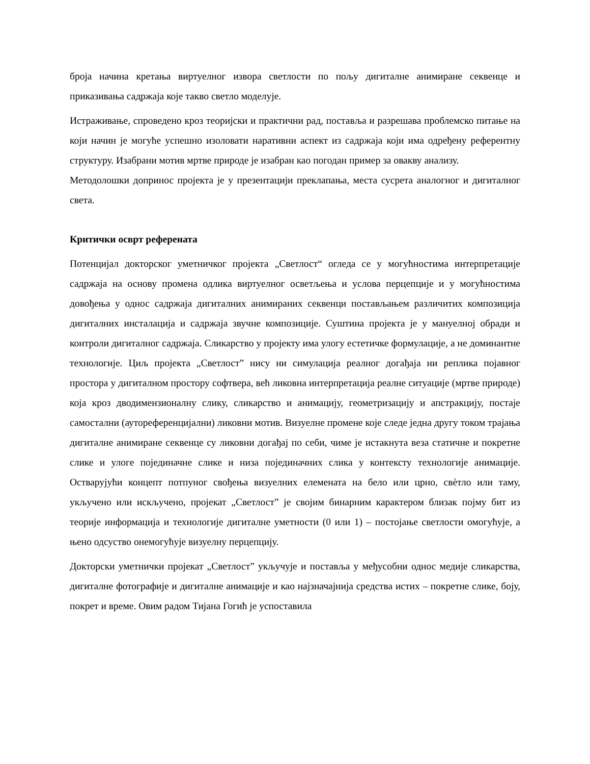броја начина кретања виртуелног извора светлости по пољу дигиталне анимиране секвенце и приказивања садржаја које такво светло моделује.
Истраживање, спроведено кроз теоријски и практични рад, поставља и разрешава проблемско питање на који начин је могуће успешно изоловати наративни аспект из садржаја који има одређену референтну структуру. Изабрани мотив мртве природе је изабран као погодан пример за овакву анализу.
Методолошки допринос пројекта је у презентацији преклапања, места сусрета аналогног и дигиталног света.
Критички осврт референата
Потенцијал докторског уметничког пројекта „Светлост“ огледа се у могућностима интерпретације садржаја на основу промена одлика виртуелног осветљења и услова перцепције и у могућностима довођења у однос садржаја дигиталних анимираних секвенци постављањем различитих композиција дигиталних инсталација и садржаја звучне композиције. Суштина пројекта је у мануелној обради и контроли дигиталног садржаја. Сликарство у пројекту има улогу естетичке формулације, а не доминантне технологије. Циљ пројекта „Светлост” нису ни симулација реалног догађаја ни реплика појавног простора у дигиталном простору софтвера, већ ликовна интерпретација реалне ситуације (мртве природе) која кроз дводимензионалну слику, сликарство и анимацију, геометризацију и апстракцију, постаје самостални (ауто­референцијални) ликовни мотив. Визуелне промене које следе једна другу током трајања дигиталне анимиране секвенце су ликовни догађај по себи, чиме је истакнута веза статичне и покретне слике и улоге појединачне слике и низа појединачних слика у контексту технологије анимације. Остварујући концепт потпуног свођења визуелних елемената на бело или црно, свѐтло или таму, укључено или искључено, пројекат „Светлост” је својим бинарним карактером близак појму бит из теорије информација и технологије дигиталне уметности (0 или 1) – постојање светлости омогућује, а њено одсуство онемогућује визуелну перцепцију.
Докторски уметнички пројекат „Светлост” укључује и поставља у међусобни однос медије сликарства, дигиталне фотографије и дигиталне анимације и као најзначајнија средства истих – покретне слике, боју, покрет и време. Овим радом Тијана Гогић је успоставила